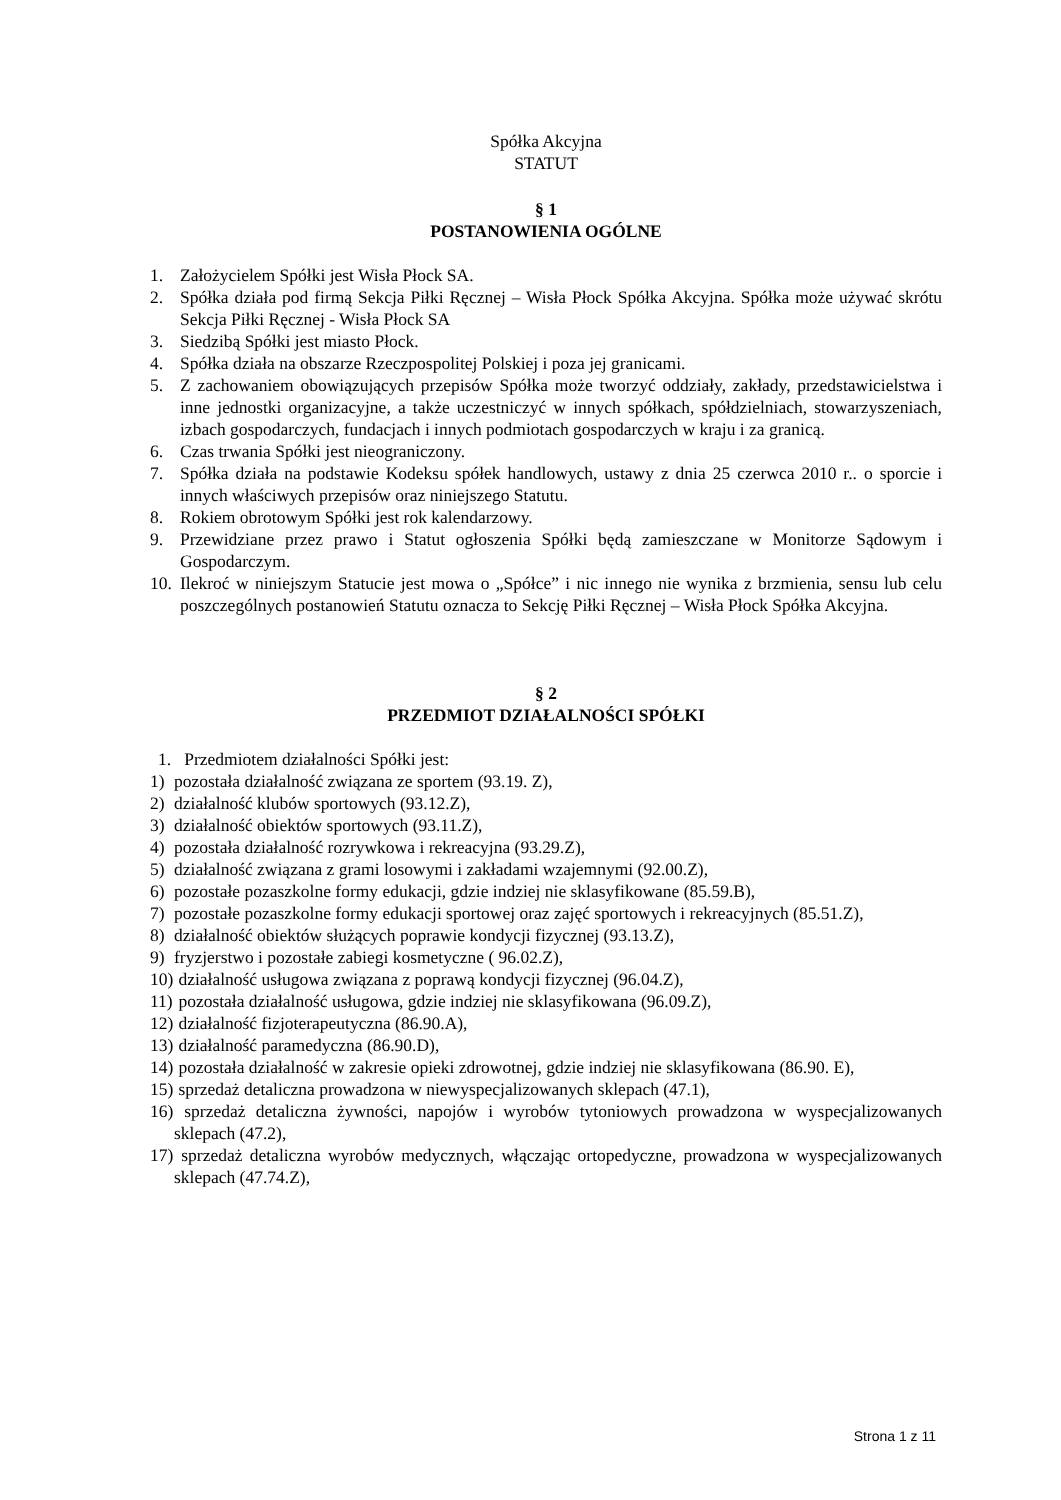Spółka Akcyjna
STATUT
§ 1
POSTANOWIENIA OGÓLNE
1. Założycielem Spółki jest Wisła Płock SA.
2. Spółka działa pod firmą Sekcja Piłki Ręcznej – Wisła Płock Spółka Akcyjna. Spółka może używać skrótu Sekcja Piłki Ręcznej - Wisła Płock SA
3. Siedzibą Spółki jest miasto Płock.
4. Spółka działa na obszarze Rzeczpospolitej Polskiej i poza jej granicami.
5. Z zachowaniem obowiązujących przepisów Spółka może tworzyć oddziały, zakłady, przedstawicielstwa i inne jednostki organizacyjne, a także uczestniczyć w innych spółkach, spółdzielniach, stowarzyszeniach, izbach gospodarczych, fundacjach i innych podmiotach gospodarczych w kraju i za granicą.
6. Czas trwania Spółki jest nieograniczony.
7. Spółka działa na podstawie Kodeksu spółek handlowych, ustawy z dnia 25 czerwca 2010 r.. o sporcie i innych właściwych przepisów oraz niniejszego Statutu.
8. Rokiem obrotowym Spółki jest rok kalendarzowy.
9. Przewidziane przez prawo i Statut ogłoszenia Spółki będą zamieszczane w Monitorze Sądowym i Gospodarczym.
10. Ilekroć w niniejszym Statucie jest mowa o „Spółce” i nic innego nie wynika z brzmienia, sensu lub celu poszczególnych postanowień Statutu oznacza to Sekcję Piłki Ręcznej – Wisła Płock Spółka Akcyjna.
§ 2
PRZEDMIOT DZIAŁALNOŚCI SPÓŁKI
1. Przedmiotem działalności Spółki jest:
1) pozostała działalność związana ze sportem (93.19. Z),
2) działalność klubów sportowych (93.12.Z),
3) działalność obiektów sportowych (93.11.Z),
4) pozostała działalność rozrywkowa i rekreacyjna (93.29.Z),
5) działalność związana z grami losowymi i zakładami wzajemnymi (92.00.Z),
6) pozostałe pozaszkolne formy edukacji, gdzie indziej nie sklasyfikowane (85.59.B),
7) pozostałe pozaszkolne formy edukacji sportowej oraz zajęć sportowych i rekreacyjnych (85.51.Z),
8) działalność obiektów służących poprawie kondycji fizycznej (93.13.Z),
9) fryzjerstwo i pozostałe zabiegi kosmetyczne ( 96.02.Z),
10) działalność usługowa związana z poprawą kondycji fizycznej (96.04.Z),
11) pozostała działalność usługowa, gdzie indziej nie sklasyfikowana (96.09.Z),
12) działalność fizjoterapeutyczna (86.90.A),
13) działalność paramedyczna (86.90.D),
14) pozostała działalność w zakresie opieki zdrowotnej, gdzie indziej nie sklasyfikowana (86.90. E),
15) sprzedaż detaliczna prowadzona w niewyspecjalizowanych sklepach (47.1),
16) sprzedaż detaliczna żywności, napojów i wyrobów tytoniowych prowadzona w wyspecjalizowanych sklepach (47.2),
17) sprzedaż detaliczna wyrobów medycznych, włączając ortopedyczne, prowadzona w wyspecjalizowanych sklepach (47.74.Z),
Strona 1 z 11